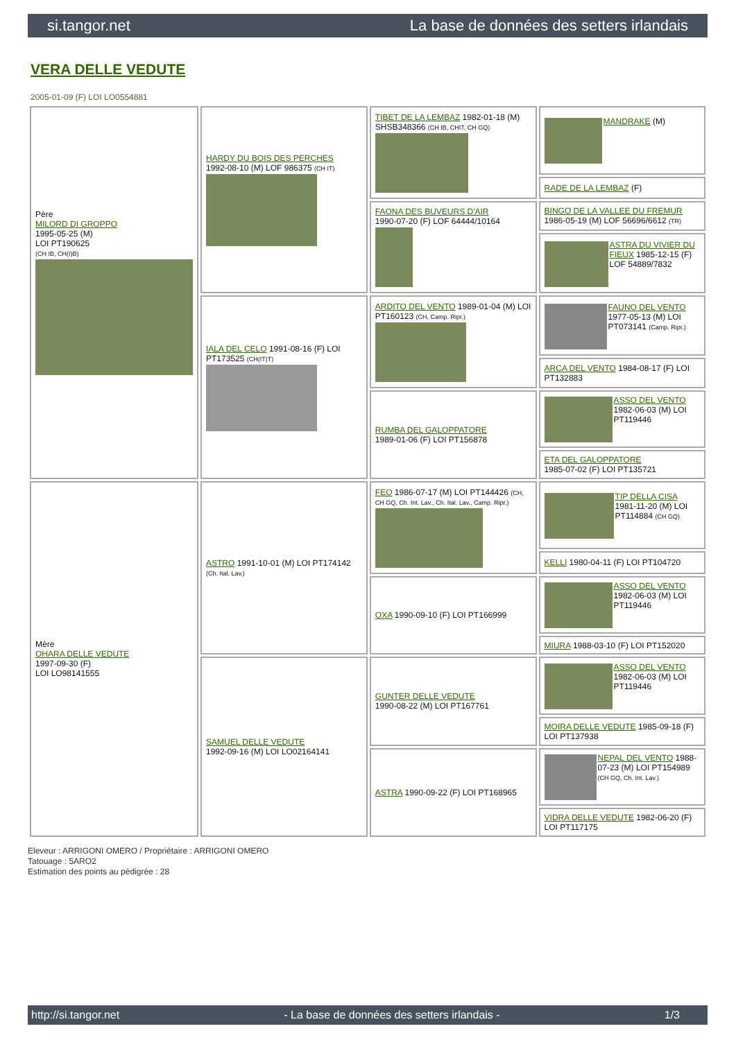si.tangor.net La base de données des setters irlandais
VERA DELLE VEDUTE
2005-01-09 (F) LOI LO0554881
| Père MILORD DI GROPPO 1995-05-25 (M) LOI PT190625 (CH IB, CH(I)B) | HARDY DU BOIS DES PERCHES 1992-08-10 (M) LOF 986375 (CH IT) | TIBET DE LA LEMBAZ 1982-01-18 (M) SHSB348366 (CH IB, CHIT, CH GQ) | MANDRAKE (M) |
| | | | RADE DE LA LEMBAZ (F) |
| | | FAONA DES BUVEURS D'AIR 1990-07-20 (F) LOF 64444/10164 | BINGO DE LA VALLEE DU FREMUR 1986-05-19 (M) LOF 56696/6612 (TR) |
| | | | ASTRA DU VIVIER DU FIEUX 1985-12-15 (F) LOF 54889/7832 |
| | IALA DEL CELO 1991-08-16 (F) LOI PT173525 (CH(IT)T) | ARDITO DEL VENTO 1989-01-04 (M) LOI PT160123 (CH, Camp. Ripr.) | FAUNO DEL VENTO 1977-05-13 (M) LOI PT073141 (Camp. Ripr.) |
| | | | ARCA DEL VENTO 1984-08-17 (F) LOI PT132883 |
| | | RUMBA DEL GALOPPATORE 1989-01-06 (F) LOI PT156878 | ASSO DEL VENTO 1982-06-03 (M) LOI PT119446 |
| | | | ETA DEL GALOPPATORE 1985-07-02 (F) LOI PT135721 |
| Mère OHARA DELLE VEDUTE 1997-09-30 (F) LOI LO98141555 | ASTRO 1991-10-01 (M) LOI PT174142 (Ch. Ital. Lav.) | FEO 1986-07-17 (M) LOI PT144426 (CH, CH GQ, Ch. Int. Lav., Ch. Ital. Lav., Camp. Ripr.) | TIP DELLA CISA 1981-11-20 (M) LOI PT114884 (CH GQ) |
| | | | KELLI 1980-04-11 (F) LOI PT104720 |
| | | OXA 1990-09-10 (F) LOI PT166999 | ASSO DEL VENTO 1982-06-03 (M) LOI PT119446 |
| | | | MIURA 1988-03-10 (F) LOI PT152020 |
| | SAMUEL DELLE VEDUTE 1992-09-16 (M) LOI LO02164141 | GUNTER DELLE VEDUTE 1990-08-22 (M) LOI PT167761 | ASSO DEL VENTO 1982-06-03 (M) LOI PT119446 |
| | | | MOIRA DELLE VEDUTE 1985-09-18 (F) LOI PT137938 |
| | | ASTRA 1990-09-22 (F) LOI PT168965 | NEPAL DEL VENTO 1988-07-23 (M) LOI PT154989 (CH GQ, Ch. Int. Lav.) |
| | | | VIDRA DELLE VEDUTE 1982-06-20 (F) LOI PT117175 |
Eleveur : ARRIGONI OMERO / Propriétaire : ARRIGONI OMERO
Tatouage : 5ARO2
Estimation des points au pédigrée : 28
http://si.tangor.net - La base de données des setters irlandais - 1/3